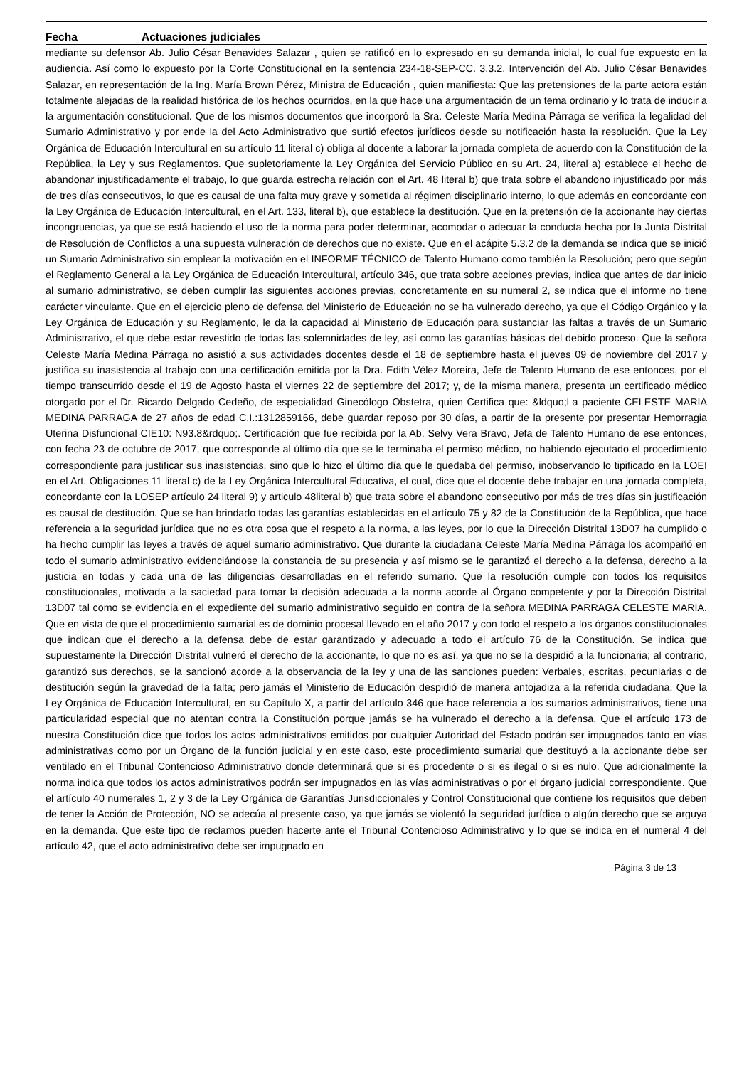Fecha Actuaciones judiciales
mediante su defensor Ab. Julio César Benavides Salazar , quien se ratificó en lo expresado en su demanda inicial, lo cual fue expuesto en la audiencia. Así como lo expuesto por la Corte Constitucional en la sentencia 234-18-SEP-CC. 3.3.2. Intervención del Ab. Julio César Benavides Salazar, en representación de la Ing. María Brown Pérez, Ministra de Educación , quien manifiesta: Que las pretensiones de la parte actora están totalmente alejadas de la realidad histórica de los hechos ocurridos, en la que hace una argumentación de un tema ordinario y lo trata de inducir a la argumentación constitucional. Que de los mismos documentos que incorporó la Sra. Celeste María Medina Párraga se verifica la legalidad del Sumario Administrativo y por ende la del Acto Administrativo que surtió efectos jurídicos desde su notificación hasta la resolución. Que la Ley Orgánica de Educación Intercultural en su artículo 11 literal c) obliga al docente a laborar la jornada completa de acuerdo con la Constitución de la República, la Ley y sus Reglamentos. Que supletoriamente la Ley Orgánica del Servicio Público en su Art. 24, literal a) establece el hecho de abandonar injustificadamente el trabajo, lo que guarda estrecha relación con el Art. 48 literal b) que trata sobre el abandono injustificado por más de tres días consecutivos, lo que es causal de una falta muy grave y sometida al régimen disciplinario interno, lo que además en concordante con la Ley Orgánica de Educación Intercultural, en el Art. 133, literal b), que establece la destitución. Que en la pretensión de la accionante hay ciertas incongruencias, ya que se está haciendo el uso de la norma para poder determinar, acomodar o adecuar la conducta hecha por la Junta Distrital de Resolución de Conflictos a una supuesta vulneración de derechos que no existe. Que en el acápite 5.3.2 de la demanda se indica que se inició un Sumario Administrativo sin emplear la motivación en el INFORME TÉCNICO de Talento Humano como también la Resolución; pero que según el Reglamento General a la Ley Orgánica de Educación Intercultural, artículo 346, que trata sobre acciones previas, indica que antes de dar inicio al sumario administrativo, se deben cumplir las siguientes acciones previas, concretamente en su numeral 2, se indica que el informe no tiene carácter vinculante. Que en el ejercicio pleno de defensa del Ministerio de Educación no se ha vulnerado derecho, ya que el Código Orgánico y la Ley Orgánica de Educación y su Reglamento, le da la capacidad al Ministerio de Educación para sustanciar las faltas a través de un Sumario Administrativo, el que debe estar revestido de todas las solemnidades de ley, así como las garantías básicas del debido proceso. Que la señora Celeste María Medina Párraga no asistió a sus actividades docentes desde el 18 de septiembre hasta el jueves 09 de noviembre del 2017 y justifica su inasistencia al trabajo con una certificación emitida por la Dra. Edith Vélez Moreira, Jefe de Talento Humano de ese entonces, por el tiempo transcurrido desde el 19 de Agosto hasta el viernes 22 de septiembre del 2017; y, de la misma manera, presenta un certificado médico otorgado por el Dr. Ricardo Delgado Cedeño, de especialidad Ginecólogo Obstetra, quien Certifica que: &ldquo;La paciente CELESTE MARIA MEDINA PARRAGA de 27 años de edad C.I.:1312859166, debe guardar reposo por 30 días, a partir de la presente por presentar Hemorragia Uterina Disfuncional CIE10: N93.8&rdquo;. Certificación que fue recibida por la Ab. Selvy Vera Bravo, Jefa de Talento Humano de ese entonces, con fecha 23 de octubre de 2017, que corresponde al último día que se le terminaba el permiso médico, no habiendo ejecutado el procedimiento correspondiente para justificar sus inasistencias, sino que lo hizo el último día que le quedaba del permiso, inobservando lo tipificado en la LOEI en el Art. Obligaciones 11 literal c) de la Ley Orgánica Intercultural Educativa, el cual, dice que el docente debe trabajar en una jornada completa, concordante con la LOSEP artículo 24 literal 9) y articulo 48literal b) que trata sobre el abandono consecutivo por más de tres días sin justificación es causal de destitución. Que se han brindado todas las garantías establecidas en el artículo 75 y 82 de la Constitución de la República, que hace referencia a la seguridad jurídica que no es otra cosa que el respeto a la norma, a las leyes, por lo que la Dirección Distrital 13D07 ha cumplido o ha hecho cumplir las leyes a través de aquel sumario administrativo. Que durante la ciudadana Celeste María Medina Párraga los acompañó en todo el sumario administrativo evidenciándose la constancia de su presencia y así mismo se le garantizó el derecho a la defensa, derecho a la justicia en todas y cada una de las diligencias desarrolladas en el referido sumario. Que la resolución cumple con todos los requisitos constitucionales, motivada a la saciedad para tomar la decisión adecuada a la norma acorde al Órgano competente y por la Dirección Distrital 13D07 tal como se evidencia en el expediente del sumario administrativo seguido en contra de la señora MEDINA PARRAGA CELESTE MARIA. Que en vista de que el procedimiento sumarial es de dominio procesal llevado en el año 2017 y con todo el respeto a los órganos constitucionales que indican que el derecho a la defensa debe de estar garantizado y adecuado a todo el artículo 76 de la Constitución. Se indica que supuestamente la Dirección Distrital vulneró el derecho de la accionante, lo que no es así, ya que no se la despidió a la funcionaria; al contrario, garantizó sus derechos, se la sancionó acorde a la observancia de la ley y una de las sanciones pueden: Verbales, escritas, pecuniarias o de destitución según la gravedad de la falta; pero jamás el Ministerio de Educación despidió de manera antojadiza a la referida ciudadana. Que la Ley Orgánica de Educación Intercultural, en su Capítulo X, a partir del artículo 346 que hace referencia a los sumarios administrativos, tiene una particularidad especial que no atentan contra la Constitución porque jamás se ha vulnerado el derecho a la defensa. Que el artículo 173 de nuestra Constitución dice que todos los actos administrativos emitidos por cualquier Autoridad del Estado podrán ser impugnados tanto en vías administrativas como por un Órgano de la función judicial y en este caso, este procedimiento sumarial que destituyó a la accionante debe ser ventilado en el Tribunal Contencioso Administrativo donde determinará que si es procedente o si es ilegal o si es nulo. Que adicionalmente la norma indica que todos los actos administrativos podrán ser impugnados en las vías administrativas o por el órgano judicial correspondiente. Que el artículo 40 numerales 1, 2 y 3 de la Ley Orgánica de Garantías Jurisdiccionales y Control Constitucional que contiene los requisitos que deben de tener la Acción de Protección, NO se adecúa al presente caso, ya que jamás se violentó la seguridad jurídica o algún derecho que se arguya en la demanda. Que este tipo de reclamos pueden hacerte ante el Tribunal Contencioso Administrativo y lo que se indica en el numeral 4 del artículo 42, que el acto administrativo debe ser impugnado en
Página 3 de 13